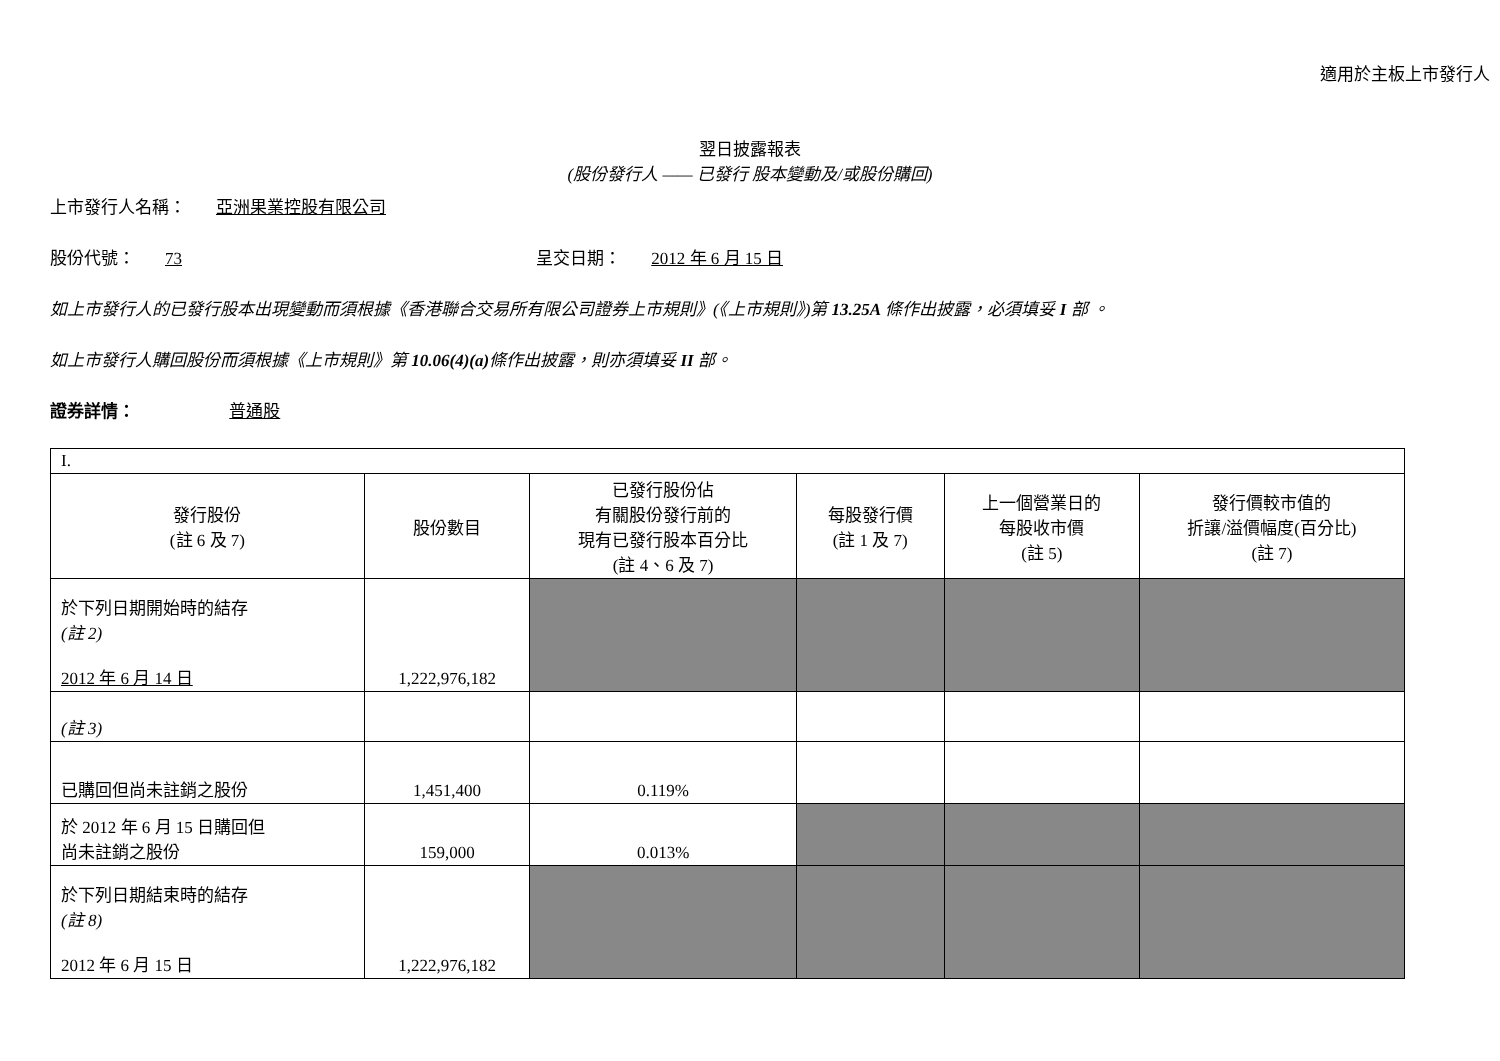適用於主板上市發行人
翌日披露報表
(股份發行人 —— 已發行 股本變動及/或股份購回)
上市發行人名稱： 亞洲果業控股有限公司
股份代號： 73 呈交日期： 2012 年 6 月 15 日
如上市發行人的已發行股本出現變動而須根據《香港聯合交易所有限公司證券上市規則》(《上市規則》)第 13.25A 條作出披露，必須填妥 I 部 。
如上市發行人購回股份而須根據《上市規則》第 10.06(4)(a) 條作出披露，則亦須填妥 II 部。
證券詳情： 普通股
| I. | | | | | |
| 發行股份 (註 6 及 7) | 股份數目 | 已發行股份佔 有關股份發行前的 現有已發行股本百分比 (註 4、6 及 7) | 每股發行價 (註 1 及 7) | 上一個營業日的 每股收市價 (註 5) | 發行價較市值的 折讓/溢價幅度(百分比) (註 7) |
| 於下列日期開始時的結存 (註 2) 2012 年 6 月 14 日 | 1,222,976,182 | | | | |
| (註 3) | | | | | |
| 已購回但尚未註銷之股份 | 1,451,400 | 0.119% | | | |
| 於 2012 年 6 月 15 日購回但 尚未註銷之股份 | 159,000 | 0.013% | | | |
| 於下列日期結束時的結存 (註 8) 2012 年 6 月 15 日 | 1,222,976,182 | | | | |